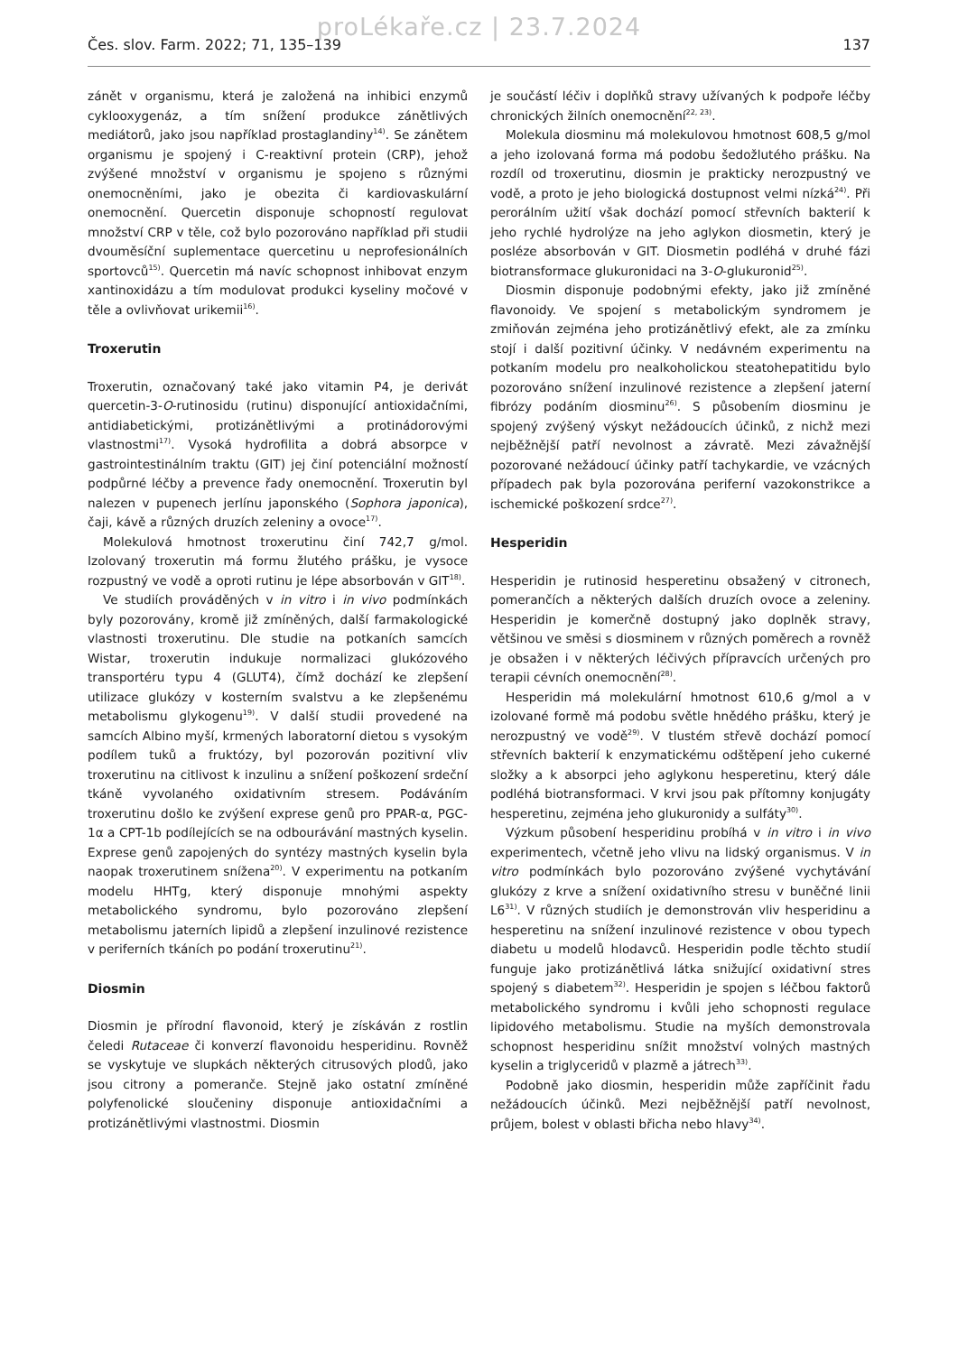proLékaře.cz | 23.7.2024
Čes. slov. Farm. 2022; 71, 135–139 137
zánět v organismu, která je založená na inhibici enzymů cyklooxygenáz, a tím snížení produkce zánětlivých mediátorů, jako jsou například prostaglandiny<sup>14)</sup>. Se zánětem organismu je spojený i C-reaktivní protein (CRP), jehož zvýšené množství v organismu je spojeno s různými onemocněními, jako je obezita či kardiovaskulární onemocnění. Quercetin disponuje schopností regulovat množství CRP v těle, což bylo pozorováno například při studii dvouměsíční suplementace quercetinu u neprofesionálních sportovců<sup>15)</sup>. Quercetin má navíc schopnost inhibovat enzym xantinoxidázu a tím modulovat produkci kyseliny močové v těle a ovlivňovat urikemii<sup>16)</sup>.
Troxerutin
Troxerutin, označovaný také jako vitamin P4, je derivát quercetin-3-O-rutinosidu (rutinu) disponující antioxidačními, antidiabetickými, protizánětlivými a protinádorovými vlastnostmi<sup>17)</sup>. Vysoká hydrofilita a dobrá absorpce v gastrointestinálním traktu (GIT) jej činí potenciální možností podpůrné léčby a prevence řady onemocnění. Troxerutin byl nalezen v pupenech jerlínu japonského (Sophora japonica), čaji, kávě a různých druzích zeleniny a ovoce<sup>17)</sup>.
Molekulová hmotnost troxerutinu činí 742,7 g/mol. Izolovaný troxerutin má formu žlutého prášku, je vysoce rozpustný ve vodě a oproti rutinu je lépe absorbován v GIT<sup>18)</sup>.
Ve studiích prováděných v in vitro i in vivo podmínkách byly pozorovány, kromě již zmíněných, další farmakologické vlastnosti troxerutinu. Dle studie na potkaních samcích Wistar, troxerutin indukuje normalizaci glukózového transportéru typu 4 (GLUT4), čímž dochází ke zlepšení utilizace glukózy v kosterním svalstvu a ke zlepšenému metabolismu glykogenu<sup>19)</sup>. V další studii provedené na samcích Albino myší, krmených laboratorní dietou s vysokým podílem tuků a fruktózy, byl pozorován pozitivní vliv troxerutinu na citlivost k inzulinu a snížení poškození srdeční tkáně vyvolaného oxidativním stresem. Podáváním troxerutinu došlo ke zvýšení exprese genů pro PPAR-α, PGC-1α a CPT-1b podílejících se na odbourávání mastných kyselin. Exprese genů zapojených do syntézy mastných kyselin byla naopak troxerutinem snížena<sup>20)</sup>. V experimentu na potkaním modelu HHTg, který disponuje mnohými aspekty metabolického syndromu, bylo pozorováno zlepšení metabolismu jaterních lipidů a zlepšení inzulinové rezistence v periferních tkáních po podání troxerutinu<sup>21)</sup>.
Diosmin
Diosmin je přírodní flavonoid, který je získáván z rostlin čeledi Rutaceae či konverzí flavonoidu hesperidinu. Rovněž se vyskytuje ve slupkách některých citrusových plodů, jako jsou citrony a pomeranče. Stejně jako ostatní zmíněné polyfenolické sloučeniny disponuje antioxidačními a protizánětlivými vlastnostmi. Diosmin
je součástí léčiv i doplňků stravy užívaných k podpoře léčby chronických žilních onemocnění<sup>22, 23)</sup>.
Molekula diosminu má molekulovou hmotnost 608,5 g/mol a jeho izolovaná forma má podobu šedožlutého prášku. Na rozdíl od troxerutinu, diosmin je prakticky nerozpustný ve vodě, a proto je jeho biologická dostupnost velmi nízká<sup>24)</sup>. Při perorálním užití však dochází pomocí střevních bakterií k jeho rychlé hydrolýze na jeho aglykon diosmetin, který je posléze absorbován v GIT. Diosmetin podléhá v druhé fázi biotransformace glukuronidaci na 3-O-glukuronid<sup>25)</sup>.
Diosmin disponuje podobnými efekty, jako již zmíněné flavonoidy. Ve spojení s metabolickým syndromem je zmiňován zejména jeho protizánětlivý efekt, ale za zmínku stojí i další pozitivní účinky. V nedávném experimentu na potkaním modelu pro nealkoholickou steatohepatitidu bylo pozorováno snížení inzulinové rezistence a zlepšení jaterní fibrózy podáním diosminu<sup>26)</sup>. S působením diosminu je spojený zvýšený výskyt nežádoucích účinků, z nichž mezi nejběžnější patří nevolnost a závratě. Mezi závažnější pozorované nežádoucí účinky patří tachykardie, ve vzácných případech pak byla pozorována periferní vazokonstrikce a ischemické poškození srdce<sup>27)</sup>.
Hesperidin
Hesperidin je rutinosid hesperetinu obsažený v citronech, pomerančích a některých dalších druzích ovoce a zeleniny. Hesperidin je komerčně dostupný jako doplněk stravy, většinou ve směsi s diosminem v různých poměrech a rovněž je obsažen i v některých léčivých přípravcích určených pro terapii cévních onemocnění<sup>28)</sup>.
Hesperidin má molekulární hmotnost 610,6 g/mol a v izolované formě má podobu světle hnědého prášku, který je nerozpustný ve vodě<sup>29)</sup>. V tlustém střevě dochází pomocí střevních bakterií k enzymatickému odštěpení jeho cukerné složky a k absorpci jeho aglykonu hesperetinu, který dále podléhá biotransformaci. V krvi jsou pak přítomny konjugáty hesperetinu, zejména jeho glukuronidy a sulfáty<sup>30)</sup>.
Výzkum působení hesperidinu probíhá v in vitro i in vivo experimentech, včetně jeho vlivu na lidský organismus. V in vitro podmínkách bylo pozorováno zvýšené vychytávání glukózy z krve a snížení oxidativního stresu v buněčné linii L6<sup>31)</sup>. V různých studiích je demonstrován vliv hesperidinu a hesperetinu na snížení inzulinové rezistence v obou typech diabetu u modelů hlodavců. Hesperidin podle těchto studií funguje jako protizánětlivá látka snižující oxidativní stres spojený s diabetem<sup>32)</sup>. Hesperidin je spojen s léčbou faktorů metabolického syndromu i kvůli jeho schopnosti regulace lipidového metabolismu. Studie na myších demonstrovala schopnost hesperidinu snížit množství volných mastných kyselin a triglyceridů v plazmě a játrech<sup>33)</sup>.
Podobně jako diosmin, hesperidin může zapříčinit řadu nežádoucích účinků. Mezi nejběžnější patří nevolnost, průjem, bolest v oblasti břicha nebo hlavy<sup>34)</sup>.